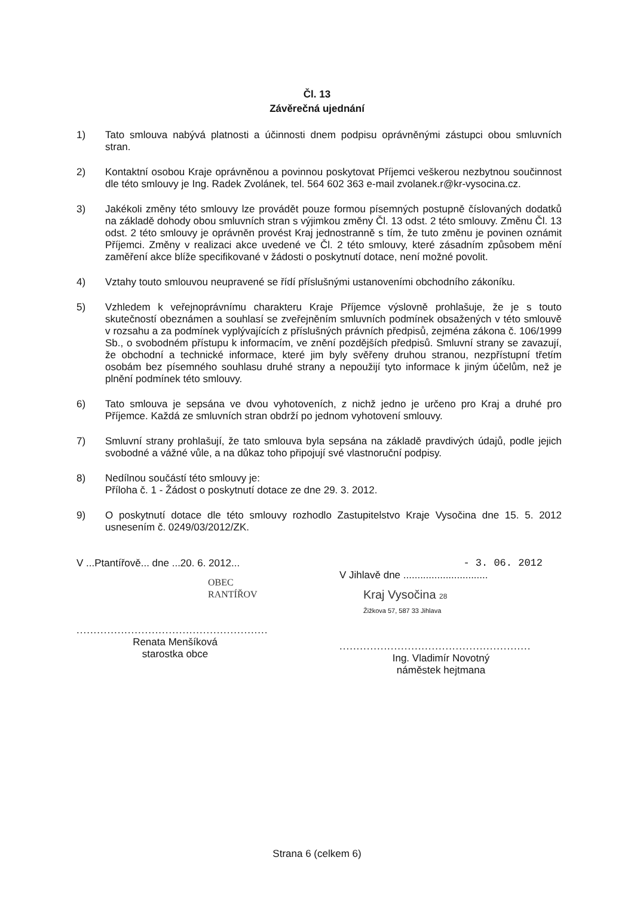Čl. 13
Závěrečná ujednání
1) Tato smlouva nabývá platnosti a účinnosti dnem podpisu oprávněnými zástupci obou smluvních stran.
2) Kontaktní osobou Kraje oprávněnou a povinnou poskytovat Příjemci veškerou nezbytnou součinnost dle této smlouvy je Ing. Radek Zvolánek, tel. 564 602 363 e-mail zvolanek.r@kr-vysocina.cz.
3) Jakékoli změny této smlouvy lze provádět pouze formou písemných postupně číslovaných dodatků na základě dohody obou smluvních stran s výjimkou změny Čl. 13 odst. 2 této smlouvy. Změnu Čl. 13 odst. 2 této smlouvy je oprávněn provést Kraj jednostranně s tím, že tuto změnu je povinen oznámit Příjemci. Změny v realizaci akce uvedené ve Čl. 2 této smlouvy, které zásadním způsobem mění zaměření akce blíže specifikované v žádosti o poskytnutí dotace, není možné povolit.
4) Vztahy touto smlouvou neupravené se řídí příslušnými ustanoveními obchodního zákoníku.
5) Vzhledem k veřejnoprávnímu charakteru Kraje Příjemce výslovně prohlašuje, že je s touto skutečností obeznámen a souhlasí se zveřejněním smluvních podmínek obsažených v této smlouvě v rozsahu a za podmínek vyplývajících z příslušných právních předpisů, zejména zákona č. 106/1999 Sb., o svobodném přístupu k informacím, ve znění pozdějších předpisů. Smluvní strany se zavazují, že obchodní a technické informace, které jim byly svěřeny druhou stranou, nezpřístupní třetím osobám bez písemného souhlasu druhé strany a nepoužijí tyto informace k jiným účelům, než je plnění podmínek této smlouvy.
6) Tato smlouva je sepsána ve dvou vyhotoveních, z nichž jedno je určeno pro Kraj a druhé pro Příjemce. Každá ze smluvních stran obdrží po jednom vyhotovení smlouvy.
7) Smluvní strany prohlašují, že tato smlouva byla sepsána na základě pravdivých údajů, podle jejich svobodné a vážné vůle, a na důkaz toho připojují své vlastnoruční podpisy.
8) Nedílnou součástí této smlouvy je:
Příloha č. 1 - Žádost o poskytnutí dotace ze dne 29. 3. 2012.
9) O poskytnutí dotace dle této smlouvy rozhodlo Zastupitelstvo Kraje Vysočina dne 15. 5. 2012 usnesením č. 0249/03/2012/ZK.
V ...Ptantířově... dne ...20. 6. 2012...
OBEC RANTÍŘOV
........................................................
Renata Menšíková
starostka obce
- 3. 06. 2012
V Jihlavě dne ..............................
Kraj Vysočina 28
Žižkova 57, 587 33 Jihlava
........................................................
Ing. Vladimír Novotný
náměstek hejtmana
Strana 6 (celkem 6)